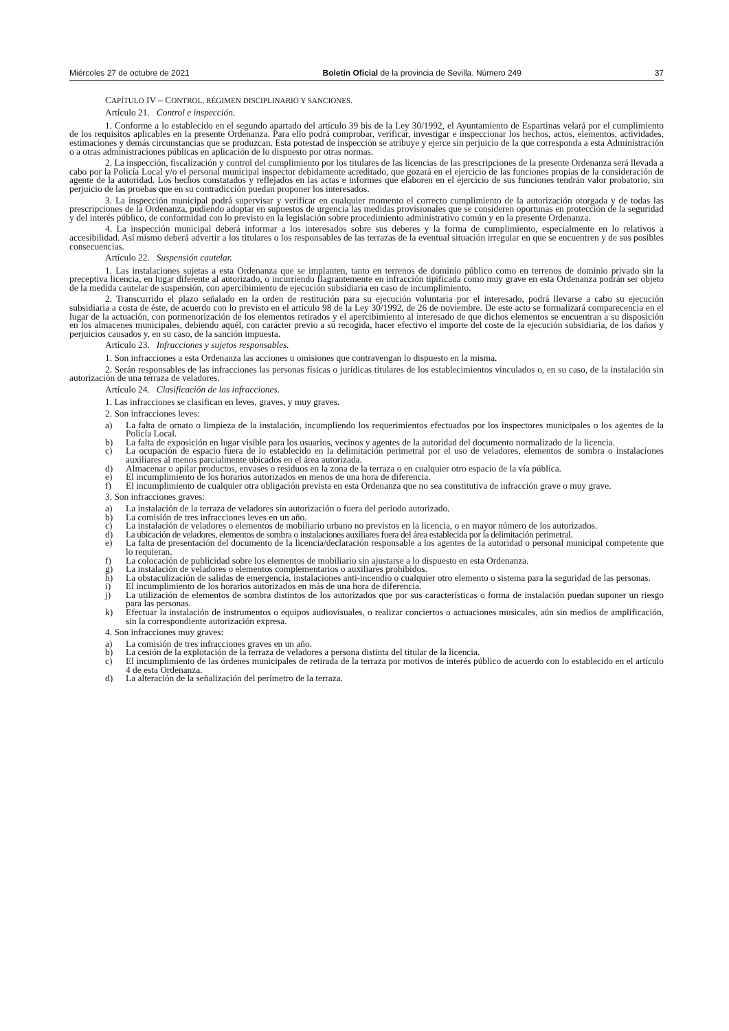Miércoles 27 de octubre de 2021 Boletín Oficial de la provincia de Sevilla. Número 249 37
CAPÍTULO IV – CONTROL, RÉGIMEN DISCIPLINARIO Y SANCIONES.
Artículo 21. Control e inspección.
1. Conforme a lo establecido en el segundo apartado del artículo 39 bis de la Ley 30/1992, el Ayuntamiento de Espartinas velará por el cumplimiento de los requisitos aplicables en la presente Ordenanza. Para ello podrá comprobar, verificar, investigar e inspeccionar los hechos, actos, elementos, actividades, estimaciones y demás circunstancias que se produzcan. Esta potestad de inspección se atribuye y ejerce sin perjuicio de la que corresponda a esta Administración o a otras administraciones públicas en aplicación de lo dispuesto por otras normas.
2. La inspección, fiscalización y control del cumplimiento por los titulares de las licencias de las prescripciones de la presente Ordenanza será llevada a cabo por la Policía Local y/o el personal municipal inspector debidamente acreditado, que gozará en el ejercicio de las funciones propias de la consideración de agente de la autoridad. Los hechos constatados y reflejados en las actas e informes que elaboren en el ejercicio de sus funciones tendrán valor probatorio, sin perjuicio de las pruebas que en su contradicción puedan proponer los interesados.
3. La inspección municipal podrá supervisar y verificar en cualquier momento el correcto cumplimiento de la autorización otorgada y de todas las prescripciones de la Ordenanza, pudiendo adoptar en supuestos de urgencia las medidas provisionales que se consideren oportunas en protección de la seguridad y del interés público, de conformidad con lo previsto en la legislación sobre procedimiento administrativo común y en la presente Ordenanza.
4. La inspección municipal deberá informar a los interesados sobre sus deberes y la forma de cumplimiento, especialmente en lo relativos a accesibilidad. Así mismo deberá advertir a los titulares o los responsables de las terrazas de la eventual situación irregular en que se encuentren y de sus posibles consecuencias.
Artículo 22. Suspensión cautelar.
1. Las instalaciones sujetas a esta Ordenanza que se implanten, tanto en terrenos de dominio público como en terrenos de dominio privado sin la preceptiva licencia, en lugar diferente al autorizado, o incurriendo flagrantemente en infracción tipificada como muy grave en esta Ordenanza podrán ser objeto de la medida cautelar de suspensión, con apercibimiento de ejecución subsidiaria en caso de incumplimiento.
2. Transcurrido el plazo señalado en la orden de restitución para su ejecución voluntaria por el interesado, podrá llevarse a cabo su ejecución subsidiaria a costa de éste, de acuerdo con lo previsto en el artículo 98 de la Ley 30/1992, de 26 de noviembre. De este acto se formalizará comparecencia en el lugar de la actuación, con pormenorización de los elementos retirados y el apercibimiento al interesado de que dichos elementos se encuentran a su disposición en los almacenes municipales, debiendo aquél, con carácter previo a su recogida, hacer efectivo el importe del coste de la ejecución subsidiaria, de los daños y perjuicios causados y, en su caso, de la sanción impuesta.
Artículo 23. Infracciones y sujetos responsables.
1. Son infracciones a esta Ordenanza las acciones u omisiones que contravengan lo dispuesto en la misma.
2. Serán responsables de las infracciones las personas físicas o jurídicas titulares de los establecimientos vinculados o, en su caso, de la instalación sin autorización de una terraza de veladores.
Artículo 24. Clasificación de las infracciones.
1. Las infracciones se clasifican en leves, graves, y muy graves.
2. Son infracciones leves:
a) La falta de ornato o limpieza de la instalación, incumpliendo los requerimientos efectuados por los inspectores municipales o los agentes de la Policía Local.
b) La falta de exposición en lugar visible para los usuarios, vecinos y agentes de la autoridad del documento normalizado de la licencia.
c) La ocupación de espacio fuera de lo establecido en la delimitación perimetral por el uso de veladores, elementos de sombra o instalaciones auxiliares al menos parcialmente ubicados en el área autorizada.
d) Almacenar o apilar productos, envases o residuos en la zona de la terraza o en cualquier otro espacio de la vía pública.
e) El incumplimiento de los horarios autorizados en menos de una hora de diferencia.
f) El incumplimiento de cualquier otra obligación prevista en esta Ordenanza que no sea constitutiva de infracción grave o muy grave.
3. Son infracciones graves:
a) La instalación de la terraza de veladores sin autorización o fuera del periodo autorizado.
b) La comisión de tres infracciones leves en un año.
c) La instalación de veladores o elementos de mobiliario urbano no previstos en la licencia, o en mayor número de los autorizados.
d) La ubicación de veladores, elementos de sombra o instalaciones auxiliares fuera del área establecida por la delimitación perimetral.
e) La falta de presentación del documento de la licencia/declaración responsable a los agentes de la autoridad o personal municipal competente que lo requieran.
f) La colocación de publicidad sobre los elementos de mobiliario sin ajustarse a lo dispuesto en esta Ordenanza.
g) La instalación de veladores o elementos complementarios o auxiliares prohibidos.
h) La obstaculización de salidas de emergencia, instalaciones anti-incendio o cualquier otro elemento o sistema para la seguridad de las personas.
i) El incumplimiento de los horarios autorizados en más de una hora de diferencia.
j) La utilización de elementos de sombra distintos de los autorizados que por sus características o forma de instalación puedan suponer un riesgo para las personas.
k) Efectuar la instalación de instrumentos o equipos audiovisuales, o realizar conciertos o actuaciones musicales, aún sin medios de amplificación, sin la correspondiente autorización expresa.
4. Son infracciones muy graves:
a) La comisión de tres infracciones graves en un año.
b) La cesión de la explotación de la terraza de veladores a persona distinta del titular de la licencia.
c) El incumplimiento de las órdenes municipales de retirada de la terraza por motivos de interés público de acuerdo con lo establecido en el artículo 4 de esta Ordenanza.
d) La alteración de la señalización del perímetro de la terraza.